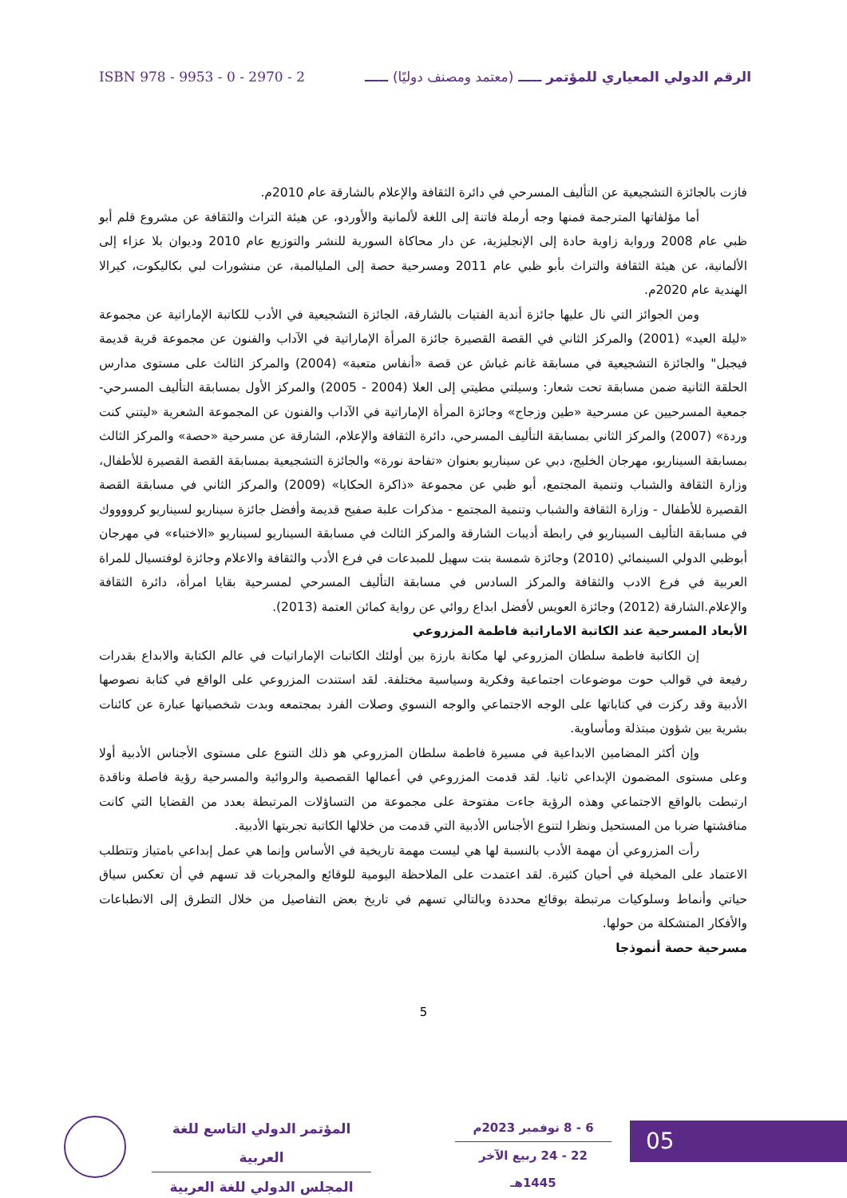ISBN 978 - 9953 - 0 - 2970 - 2 الرقم الدولي المعياري للمؤتمر ـــــ (معتمد ومصنف دوليًا) ـــــ
فازت بالجائزة التشجيعية عن التأليف المسرحي في دائرة الثقافة والإعلام بالشارقة عام 2010م.
أما مؤلفاتها المترجمة فمنها وجه أرملة فاتنة إلى اللغة لألمانية والأوردو، عن هيئة التراث والثقافة عن مشروع قلم أبو ظبي عام 2008 ورواية زاوية حادة إلى الإنجليزية، عن دار محاكاة السورية للنشر والتوزيع عام 2010 وديوان بلا عزاء إلى الألمانية، عن هيئة الثقافة والتراث بأبو ظبي عام 2011 ومسرحية حصة إلى المليالمبة، عن منشورات لبي بكاليكوت، كيرالا الهندية عام 2020م.
ومن الجوائز التي نال عليها جائزة أندية الفتيات بالشارقة، الجائزة التشجيعية في الأدب للكاتبة الإماراتية عن مجموعة «ليلة العيد» (2001) والمركز الثاني في القصة القصيرة جائزة المرأة الإماراتية في الآداب والفنون عن مجموعة قرية قديمة فيجبل" والجائزة التشجيعية في مسابقة غانم غباش عن قصة «أنفاس متعبة» (2004) والمركز الثالث على مستوى مدارس الحلقة الثانية ضمن مسابقة تحت شعار: وسيلتي مطيتي إلى العلا (2004 - 2005) والمركز الأول بمسابقة التأليف المسرحي- جمعية المسرحيين عن مسرحية «طين وزجاج» وجائزة المرأة الإماراتية في الآداب والفنون عن المجموعة الشعرية «ليتني كنت وردة» (2007) والمركز الثاني بمسابقة التأليف المسرحي، دائرة الثقافة والإعلام، الشارقة عن مسرحية «حصة» والمركز الثالث بمسابقة السيناريو، مهرجان الخليج، دبي عن سيناريو بعنوان «تفاحة نورة» والجائزة التشجيعية بمسابقة القصة القصيرة للأطفال، وزارة الثقافة والشباب وتنمية المجتمع، أبو ظبي عن مجموعة «ذاكرة الحكايا» (2009) والمركز الثاني في مسابقة القصة القصيرة للأطفال - وزارة الثقافة والشباب وتنمية المجتمع - مذكرات علبة صفيح قديمة وأفضل جائزة سيناريو لسيناريو كرووووك في مسابقة التأليف السيناريو في رابطة أديبات الشارقة والمركز الثالث في مسابقة السيناريو لسيناريو «الاختباء» في مهرجان أبوظبي الدولي السينمائي (2010) وجائزة شمسة بنت سهيل للمبدعات في فرع الأدب والثقافة والاعلام وجائزة لوفتسيال للمراة العربية في فرع الادب والثقافة والمركز السادس في مسابقة التأليف المسرحي لمسرحية بقايا امرأة، دائرة الثقافة والإعلام.الشارقة (2012) وجائزة العويس لأفضل ابداع روائي عن رواية كمائن العتمة (2013).
الأبعاد المسرحية عند الكاتبة الاماراتية فاطمة المزروعي
إن الكاتبة فاطمة سلطان المزروعي لها مكانة بارزة بين أولئك الكاتبات الإماراتيات في عالم الكتابة والابداع بقدرات رفيعة في قوالب حوت موضوعات اجتماعية وفكرية وسياسية مختلفة. لقد استندت المزروعي على الواقع في كتابة نصوصها الأدبية وقد ركزت في كتاباتها على الوجه الاجتماعي والوجه النسوي وصلات الفرد بمجتمعه وبدت شخصياتها عبارة عن كائنات بشرية بين شؤون مبتذلة ومأساوية.
وإن أكثر المضامين الابداعية في مسيرة فاطمة سلطان المزروعي هو ذلك التنوع على مستوى الأجناس الأدبية أولا وعلى مستوى المضمون الإبداعي ثانيا. لقد قدمت المزروعي في أعمالها القصصية والروائية والمسرحية رؤية فاصلة وناقدة ارتبطت بالواقع الاجتماعي وهذه الرؤية جاءت مفتوحة على مجموعة من التساؤلات المرتبطة بعدد من القضايا التي كانت مناقشتها ضربا من المستحيل ونظرا لتنوع الأجناس الأدبية التي قدمت من خلالها الكاتبة تجربتها الأدبية.
رأت المزروعي أن مهمة الأدب بالنسبة لها هي ليست مهمة تاريخية في الأساس وإنما هي عمل إبداعي بامتياز وتتطلب الاعتماد على المخيلة في أحيان كثيرة. لقد اعتمدت على الملاحظة اليومية للوقائع والمجريات قد تسهم في أن تعكس سياق حياتي وأنماط وسلوكيات مرتبطة بوقائع محددة وبالتالي تسهم في تاريخ بعض التفاصيل من خلال التطرق إلى الانطباعات والأفكار المتشكلة من حولها.
مسرحية حصة أنموذجا
5
المؤتمر الدولي التاسع للغة العربية
المجلس الدولي للغة العربية
6 - 8 نوفمبر 2023م
22 - 24 ربيع الآخر 1445هـ
05